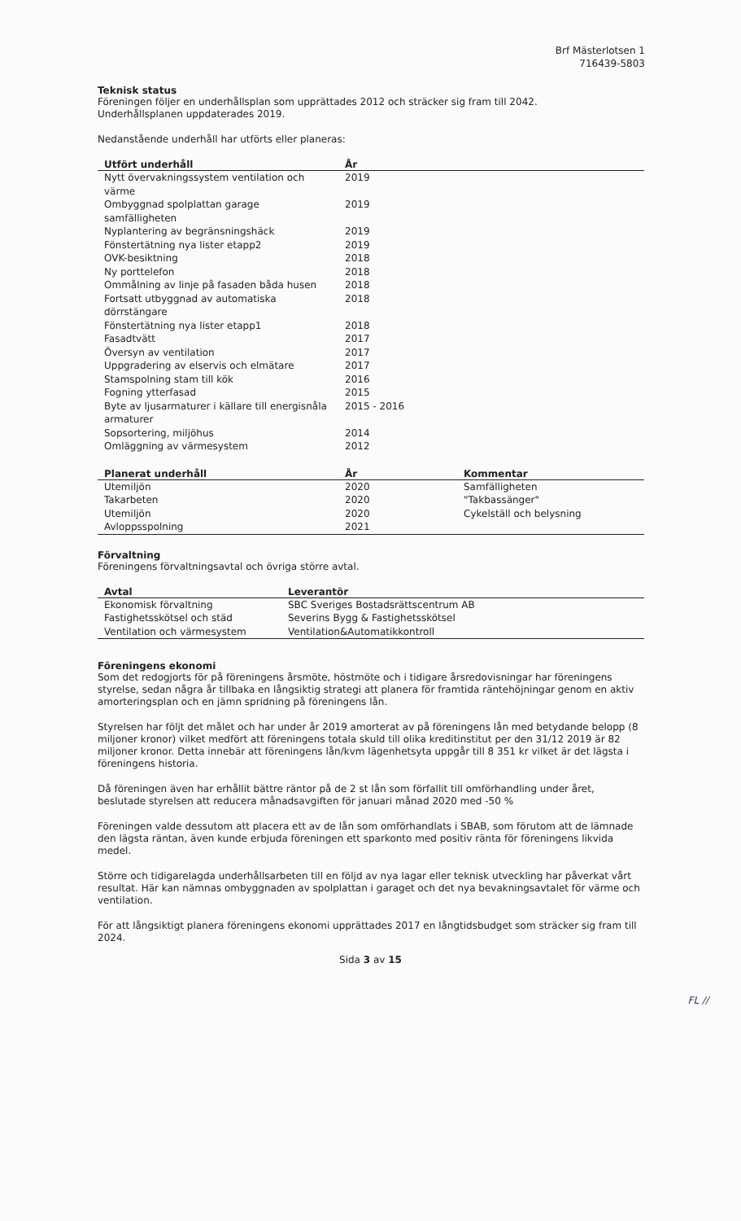Brf Mästerlotsen 1
716439-5803
Teknisk status
Föreningen följer en underhållsplan som upprättades 2012 och sträcker sig fram till 2042.
Underhållsplanen uppdaterades 2019.
Nedanstående underhåll har utförts eller planeras:
| Utfört underhåll | År |
| --- | --- |
| Nytt övervakningssystem ventilation och värme | 2019 |
| Ombyggnad spolplattan garage samfälligheten | 2019 |
| Nyplantering av begränsningshäck | 2019 |
| Fönstertätning nya lister etapp2 | 2019 |
| OVK-besiktning | 2018 |
| Ny porttelefon | 2018 |
| Ommålning av linje på fasaden båda husen | 2018 |
| Fortsatt utbyggnad av automatiska dörrstängare | 2018 |
| Fönstertätning nya lister etapp1 | 2018 |
| Fasadtvätt | 2017 |
| Översyn av ventilation | 2017 |
| Uppgradering av elservis och elmätare | 2017 |
| Stamspolning stam till kök | 2016 |
| Fogning ytterfasad | 2015 |
| Byte av ljusarmaturer i källare till energisnåla armaturer | 2015 - 2016 |
| Sopsortering, miljöhus | 2014 |
| Omläggning av värmesystem | 2012 |
| Planerat underhåll | År | Kommentar |
| --- | --- | --- |
| Utemiljön | 2020 | Samfälligheten |
| Takarbeten | 2020 | "Takbassänger" |
| Utemiljön | 2020 | Cykelställ och belysning |
| Avloppsspolning | 2021 | |
Förvaltning
Föreningens förvaltningsavtal och övriga större avtal.
| Avtal | Leverantör |
| --- | --- |
| Ekonomisk förvaltning | SBC Sveriges Bostadsrättscentrum AB |
| Fastighetsskötsel och städ | Severins Bygg & Fastighetsskötsel |
| Ventilation och värmesystem | Ventilation&Automatikkontroll |
Föreningens ekonomi
Som det redogjorts för på föreningens årsmöte, höstmöte och i tidigare årsredovisningar har föreningens styrelse, sedan några år tillbaka en långsiktig strategi att planera för framtida räntehöjningar genom en aktiv amorteringsplan och en jämn spridning på föreningens lån.
Styrelsen har följt det målet och har under år 2019 amorterat av på föreningens lån med betydande belopp (8 miljoner kronor) vilket medfört att föreningens totala skuld till olika kreditinstitut per den 31/12 2019 är 82 miljoner kronor. Detta innebär att föreningens lån/kvm lägenhetsyta uppgår till 8 351 kr vilket är det lägsta i föreningens historia.
Då föreningen även har erhållit bättre räntor på de 2 st lån som förfallit till omförhandling under året, beslutade styrelsen att reducera månadsavgiften för januari månad 2020 med -50 %
Föreningen valde dessutom att placera ett av de lån som omförhandlats i SBAB, som förutom att de lämnade den lägsta räntan, även kunde erbjuda föreningen ett sparkonto med positiv ränta för föreningens likvida medel.
Större och tidigarelagda underhållsarbeten till en följd av nya lagar eller teknisk utveckling har påverkat vårt resultat. Här kan nämnas ombyggnaden av spolplattan i garaget och det nya bevakningsavtalet för värme och ventilation.
För att långsiktigt planera föreningens ekonomi upprättades 2017 en långtidsbudget som sträcker sig fram till 2024.
Sida 3 av 15
FL ∕∕